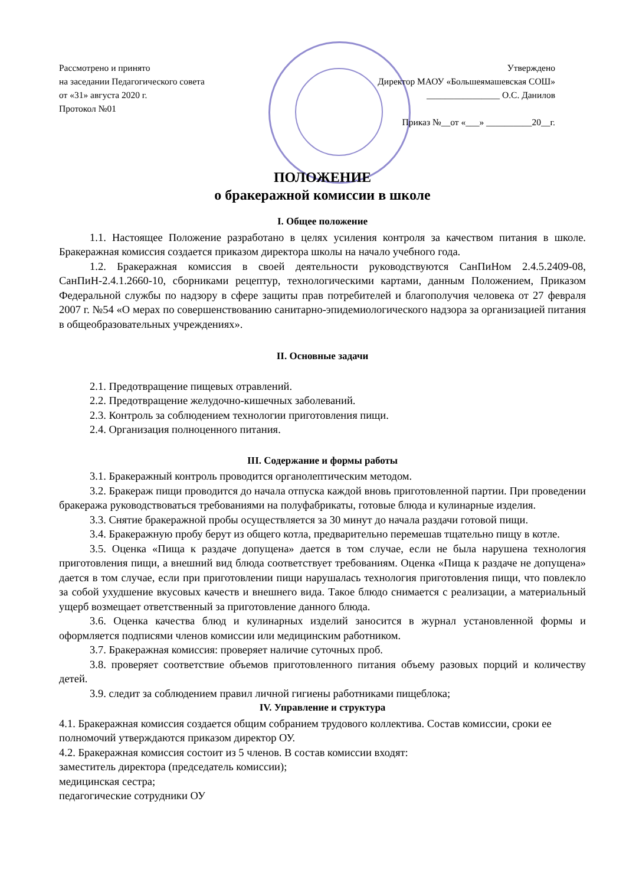Рассмотрено и принято
на заседании Педагогического совета
от «31» августа 2020 г.
Протокол №01
Утверждено
Директор МАОУ «Большеямашевская СОШ»
________________ О.С. Данилов
Приказ №__от «___» __________20__г.
ПОЛОЖЕНИЕ
о бракеражной комиссии в школе
I. Общее положение
1.1. Настоящее Положение разработано в целях усиления контроля за качеством питания в школе. Бракеражная комиссия создается приказом директора школы на начало учебного года.
1.2. Бракеражная комиссия в своей деятельности руководствуются СанПиНом 2.4.5.2409-08, СанПиН-2.4.1.2660-10, сборниками рецептур, технологическими картами, данным Положением, Приказом Федеральной службы по надзору в сфере защиты прав потребителей и благополучия человека от 27 февраля 2007 г. №54 «О мерах по совершенствованию санитарно-эпидемиологического надзора за организацией питания в общеобразовательных учреждениях».
II. Основные задачи
2.1. Предотвращение пищевых отравлений.
2.2. Предотвращение желудочно-кишечных заболеваний.
2.3. Контроль за соблюдением технологии приготовления пищи.
2.4. Организация полноценного питания.
III. Содержание и формы работы
3.1. Бракеражный контроль проводится органолептическим методом.
3.2. Бракераж пищи проводится до начала отпуска каждой вновь приготовленной партии. При проведении бракеража руководствоваться требованиями на полуфабрикаты, готовые блюда и кулинарные изделия.
3.3. Снятие бракеражной пробы осуществляется за 30 минут до начала раздачи готовой пищи.
3.4. Бракеражную пробу берут из общего котла, предварительно перемешав тщательно пищу в котле.
3.5. Оценка «Пища к раздаче допущена» дается в том случае, если не была нарушена технология приготовления пищи, а внешний вид блюда соответствует требованиям. Оценка «Пища к раздаче не допущена» дается в том случае, если при приготовлении пищи нарушалась технология приготовления пищи, что повлекло за собой ухудшение вкусовых качеств и внешнего вида. Такое блюдо снимается с реализации, а материальный ущерб возмещает ответственный за приготовление данного блюда.
3.6. Оценка качества блюд и кулинарных изделий заносится в журнал установленной формы и оформляется подписями членов комиссии или медицинским работником.
3.7. Бракеражная комиссия: проверяет наличие суточных проб.
3.8. проверяет соответствие объемов приготовленного питания объему разовых порций и количеству детей.
3.9. следит за соблюдением правил личной гигиены работниками пищеблока;
IV. Управление и структура
4.1. Бракеражная комиссия создается общим собранием трудового коллектива. Состав комиссии, сроки ее полномочий утверждаются приказом директор ОУ.
4.2. Бракеражная комиссия состоит из 5 членов. В состав комиссии входят:
заместитель директора (председатель комиссии);
медицинская сестра;
педагогические сотрудники ОУ